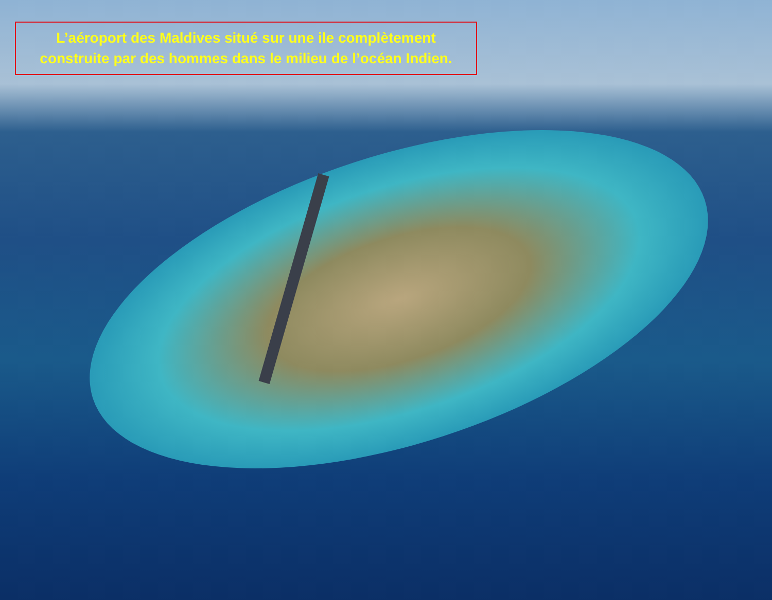L’aéroport des Maldives situé sur une ile complètement
construite par des hommes dans le milieu de l’océan Indien.